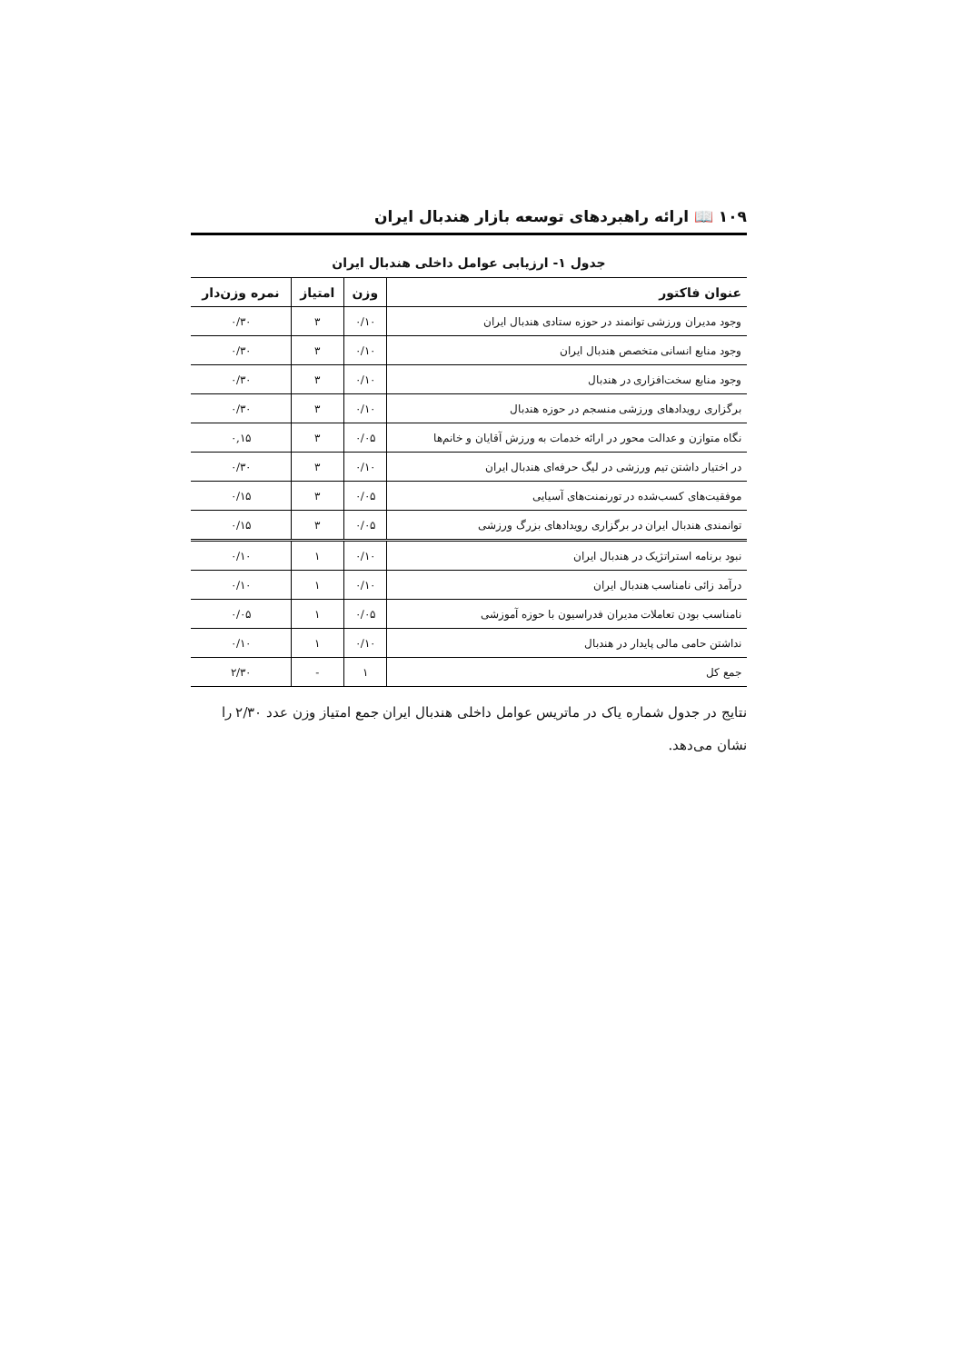۱۰۹ 📖 ارائه راهبردهای توسعه بازار هندبال ایران
جدول ۱- ارزیابی عوامل داخلی هندبال ایران
| عنوان فاکتور | وزن | امتیاز | نمره وزن‌دار |
| --- | --- | --- | --- |
| وجود مدیران ورزشی توانمند در حوزه ستادی هندبال ایران | ۰/۱۰ | ۳ | ۰/۳۰ |
| وجود منابع انسانی متخصص هندبال ایران | ۰/۱۰ | ۳ | ۰/۳۰ |
| وجود منابع سخت‌افزاری در هندبال | ۰/۱۰ | ۳ | ۰/۳۰ |
| برگزاری رویدادهای ورزشی منسجم در حوزه هندبال | ۰/۱۰ | ۳ | ۰/۳۰ |
| نگاه متوازن و عدالت محور در ارائه خدمات به ورزش آقایان و خانم‌ها | ۰/۰۵ | ۳ | ۰,۱۵ |
| در اختیار داشتن تیم ورزشی در لیگ حرفه‌ای هندبال ایران | ۰/۱۰ | ۳ | ۰/۳۰ |
| موفقیت‌های کسب‌شده در تورنمنت‌های آسیایی | ۰/۰۵ | ۳ | ۰/۱۵ |
| توانمندی هندبال ایران در برگزاری رویدادهای بزرگ ورزشی | ۰/۰۵ | ۳ | ۰/۱۵ |
| نبود برنامه استراتژیک در هندبال ایران | ۰/۱۰ | ۱ | ۰/۱۰ |
| درآمد زائی نامناسب هندبال ایران | ۰/۱۰ | ۱ | ۰/۱۰ |
| نامناسب بودن تعاملات مدیران فدراسیون با حوزه آموزشی | ۰/۰۵ | ۱ | ۰/۰۵ |
| نداشتن حامی مالی پایدار در هندبال | ۰/۱۰ | ۱ | ۰/۱۰ |
| جمع کل | ۱ | - | ۲/۳۰ |
نتایج در جدول شماره یاک در ماتریس عوامل داخلی هندبال ایران جمع امتیاز وزن عدد ۲/۳۰ را نشان می‌دهد.